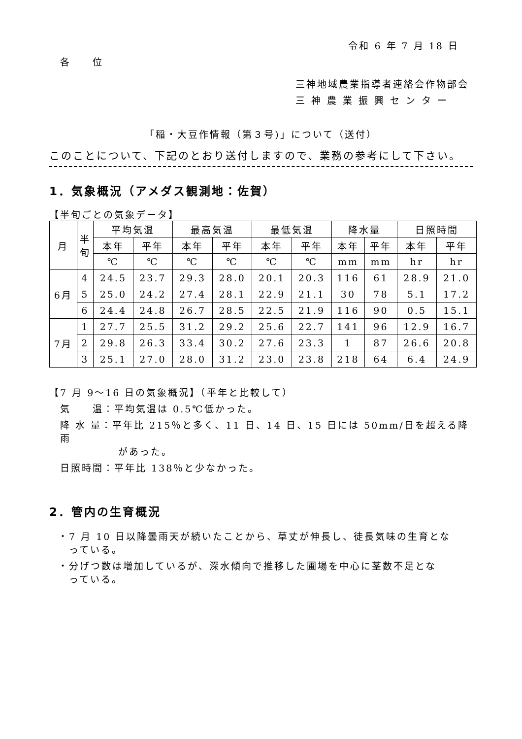令和 6 年 7 月 18 日
各　　位
三神地域農業指導者連絡会作物部会
三神農業振興センター
「稲・大豆作情報（第３号)」について（送付）
このことについて、下記のとおり送付しますので、業務の参考にして下さい。
1．気象概況（アメダス観測地：佐賀）
【半旬ごとの気象データ】
| 月 | 半 旬 | 平均気温 | | 最高気温 | | 最低気温 | | 降水量 | | 日照時間 | |
| --- | --- | --- | --- | --- | --- | --- | --- | --- | --- | --- | --- |
| | | 本年 | 平年 | 本年 | 平年 | 本年 | 平年 | 本年 | 平年 | 本年 | 平年 |
| | | ℃ | ℃ | ℃ | ℃ | ℃ | ℃ | mm | mm | hr | hr |
| 6月 | 4 | 24.5 | 23.7 | 29.3 | 28.0 | 20.1 | 20.3 | 116 | 61 | 28.9 | 21.0 |
| | 5 | 25.0 | 24.2 | 27.4 | 28.1 | 22.9 | 21.1 | 30 | 78 | 5.1 | 17.2 |
| | 6 | 24.4 | 24.8 | 26.7 | 28.5 | 22.5 | 21.9 | 116 | 90 | 0.5 | 15.1 |
| 7月 | 1 | 27.7 | 25.5 | 31.2 | 29.2 | 25.6 | 22.7 | 141 | 96 | 12.9 | 16.7 |
| | 2 | 29.8 | 26.3 | 33.4 | 30.2 | 27.6 | 23.3 | 1 | 87 | 26.6 | 20.8 |
| | 3 | 25.1 | 27.0 | 28.0 | 31.2 | 23.0 | 23.8 | 218 | 64 | 6.4 | 24.9 |
【7 月 9～16 日の気象概況】（平年と比較して）
気　　温：平均気温は 0.5℃低かった。
降 水 量：平年比 215％と多く、11 日、14 日、15 日には 50mm/日を超える降雨
があった。
日照時間：平年比 138％と少なかった。
2．管内の生育概況
・7 月 10 日以降曇雨天が続いたことから、草丈が伸長し、徒長気味の生育とな
　っている。
・分げつ数は増加しているが、深水傾向で推移した圃場を中心に茎数不足とな
　っている。